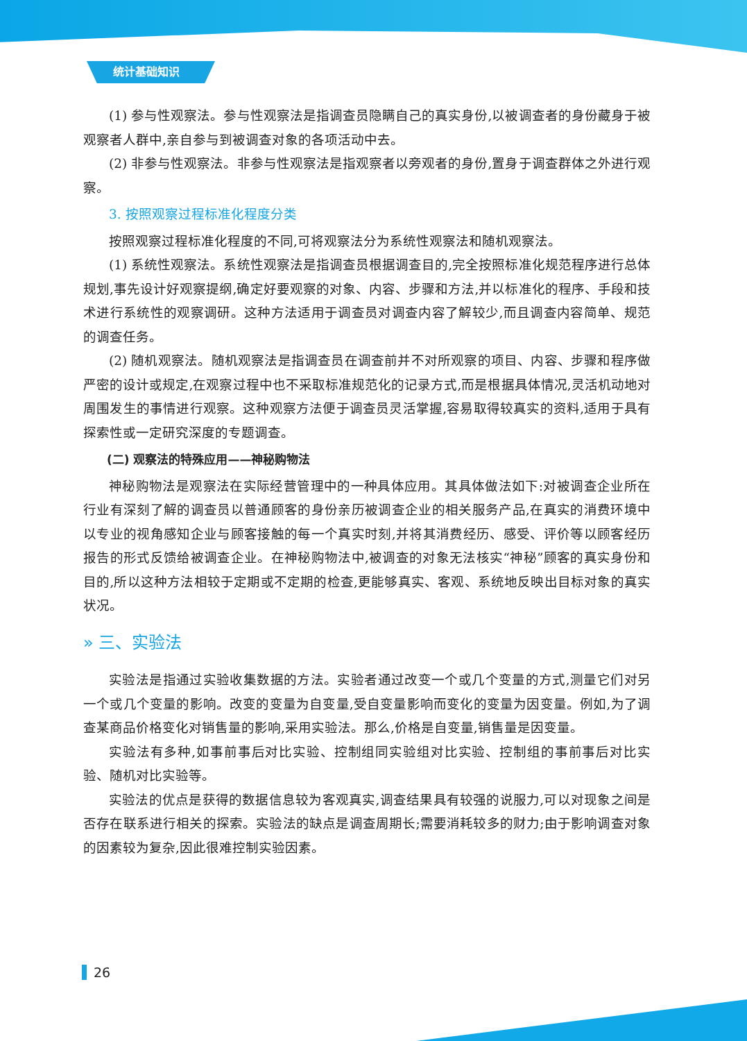统计基础知识
(1) 参与性观察法。参与性观察法是指调查员隐瞒自己的真实身份,以被调查者的身份藏身于被观察者人群中,亲自参与到被调查对象的各项活动中去。
(2) 非参与性观察法。非参与性观察法是指观察者以旁观者的身份,置身于调查群体之外进行观察。
3. 按照观察过程标准化程度分类
按照观察过程标准化程度的不同,可将观察法分为系统性观察法和随机观察法。
(1) 系统性观察法。系统性观察法是指调查员根据调查目的,完全按照标准化规范程序进行总体规划,事先设计好观察提纲,确定好要观察的对象、内容、步骤和方法,并以标准化的程序、手段和技术进行系统性的观察调研。这种方法适用于调查员对调查内容了解较少,而且调查内容简单、规范的调查任务。
(2) 随机观察法。随机观察法是指调查员在调查前并不对所观察的项目、内容、步骤和程序做严密的设计或规定,在观察过程中也不采取标准规范化的记录方式,而是根据具体情况,灵活机动地对周围发生的事情进行观察。这种观察方法便于调查员灵活掌握,容易取得较真实的资料,适用于具有探索性或一定研究深度的专题调查。
(二) 观察法的特殊应用——神秘购物法
神秘购物法是观察法在实际经营管理中的一种具体应用。其具体做法如下:对被调查企业所在行业有深刻了解的调查员以普通顾客的身份亲历被调查企业的相关服务产品,在真实的消费环境中以专业的视角感知企业与顾客接触的每一个真实时刻,并将其消费经历、感受、评价等以顾客经历报告的形式反馈给被调查企业。在神秘购物法中,被调查的对象无法核实“神秘”顾客的真实身份和目的,所以这种方法相较于定期或不定期的检查,更能够真实、客观、系统地反映出目标对象的真实状况。
» 三、实验法
实验法是指通过实验收集数据的方法。实验者通过改变一个或几个变量的方式,测量它们对另一个或几个变量的影响。改变的变量为自变量,受自变量影响而变化的变量为因变量。例如,为了调查某商品价格变化对销售量的影响,采用实验法。那么,价格是自变量,销售量是因变量。
实验法有多种,如事前事后对比实验、控制组同实验组对比实验、控制组的事前事后对比实验、随机对比实验等。
实验法的优点是获得的数据信息较为客观真实,调查结果具有较强的说服力,可以对现象之间是否存在联系进行相关的探索。实验法的缺点是调查周期长;需要消耗较多的财力;由于影响调查对象的因素较为复杂,因此很难控制实验因素。
26